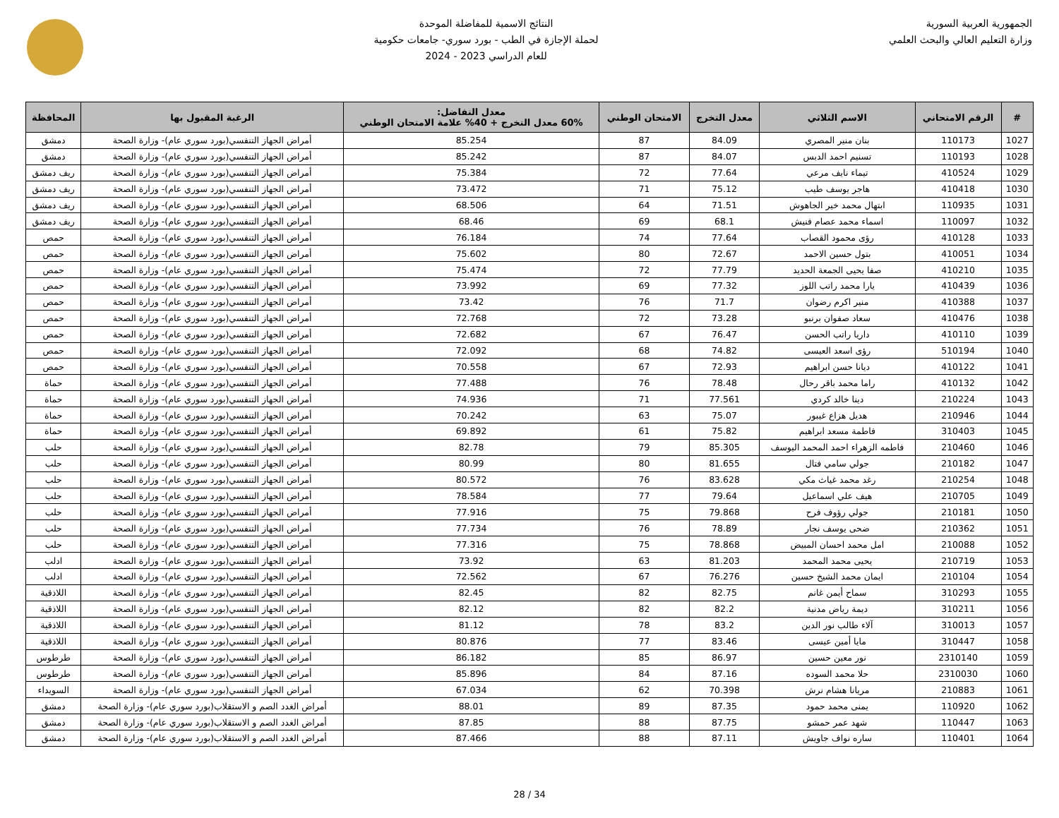الجمهورية العربية السورية
وزارة التعليم العالي والبحث العلمي
النتائج الاسمية للمفاضلة الموحدة
لحملة الإجازة في الطب - بورد سوري- جامعات حكومية
للعام الدراسي 2023 - 2024
| # | الرقم الامتحاني | الاسم الثلاثي | معدل التخرج | الامتحان الوطني | معدل التفاضل: 60% معدل التخرج + 40% علامة الامتحان الوطني | الرغبة المقبول بها | المحافظة |
| --- | --- | --- | --- | --- | --- | --- | --- |
| 1027 | 110173 | بنان منير المصري | 84.09 | 87 | 85.254 | أمراض الجهاز التنفسي(بورد سوري عام)- وزارة الصحة | دمشق |
| 1028 | 110193 | تسنيم احمد الدبس | 84.07 | 87 | 85.242 | أمراض الجهاز التنفسي(بورد سوري عام)- وزارة الصحة | دمشق |
| 1029 | 410524 | تيماء نايف مرعي | 77.64 | 72 | 75.384 | أمراض الجهاز التنفسي(بورد سوري عام)- وزارة الصحة | ريف دمشق |
| 1030 | 410418 | هاجر يوسف طيب | 75.12 | 71 | 73.472 | أمراض الجهاز التنفسي(بورد سوري عام)- وزارة الصحة | ريف دمشق |
| 1031 | 110935 | ابتهال محمد خير الجاهوش | 71.51 | 64 | 68.506 | أمراض الجهاز التنفسي(بورد سوري عام)- وزارة الصحة | ريف دمشق |
| 1032 | 110097 | اسماء محمد عصام فنيش | 68.1 | 69 | 68.46 | أمراض الجهاز التنفسي(بورد سوري عام)- وزارة الصحة | ريف دمشق |
| 1033 | 410128 | رؤى محمود القصاب | 77.64 | 74 | 76.184 | أمراض الجهاز التنفسي(بورد سوري عام)- وزارة الصحة | حمص |
| 1034 | 410051 | بتول حسين الاحمد | 72.67 | 80 | 75.602 | أمراض الجهاز التنفسي(بورد سوري عام)- وزارة الصحة | حمص |
| 1035 | 410210 | صفا يحيى الجمعة الحديد | 77.79 | 72 | 75.474 | أمراض الجهاز التنفسي(بورد سوري عام)- وزارة الصحة | حمص |
| 1036 | 410439 | يارا محمد راتب اللوز | 77.32 | 69 | 73.992 | أمراض الجهاز التنفسي(بورد سوري عام)- وزارة الصحة | حمص |
| 1037 | 410388 | منير اكرم رضوان | 71.7 | 76 | 73.42 | أمراض الجهاز التنفسي(بورد سوري عام)- وزارة الصحة | حمص |
| 1038 | 410476 | سعاد صفوان برنبو | 73.28 | 72 | 72.768 | أمراض الجهاز التنفسي(بورد سوري عام)- وزارة الصحة | حمص |
| 1039 | 410110 | داريا راتب الحسن | 76.47 | 67 | 72.682 | أمراض الجهاز التنفسي(بورد سوري عام)- وزارة الصحة | حمص |
| 1040 | 510194 | رؤى اسعد العيسى | 74.82 | 68 | 72.092 | أمراض الجهاز التنفسي(بورد سوري عام)- وزارة الصحة | حمص |
| 1041 | 410122 | ديانا حسن ابراهيم | 72.93 | 67 | 70.558 | أمراض الجهاز التنفسي(بورد سوري عام)- وزارة الصحة | حمص |
| 1042 | 410132 | راما محمد باقر رحال | 78.48 | 76 | 77.488 | أمراض الجهاز التنفسي(بورد سوري عام)- وزارة الصحة | حماة |
| 1043 | 210224 | دينا خالد كردي | 77.561 | 71 | 74.936 | أمراض الجهاز التنفسي(بورد سوري عام)- وزارة الصحة | حماة |
| 1044 | 210946 | هديل هزاع غيبور | 75.07 | 63 | 70.242 | أمراض الجهاز التنفسي(بورد سوري عام)- وزارة الصحة | حماة |
| 1045 | 310403 | فاطمة مسعد ابراهيم | 75.82 | 61 | 69.892 | أمراض الجهاز التنفسي(بورد سوري عام)- وزارة الصحة | حماة |
| 1046 | 210460 | فاطمه الزهراء احمد المحمد اليوسف | 85.305 | 79 | 82.78 | أمراض الجهاز التنفسي(بورد سوري عام)- وزارة الصحة | حلب |
| 1047 | 210182 | جولي سامي فتال | 81.655 | 80 | 80.99 | أمراض الجهاز التنفسي(بورد سوري عام)- وزارة الصحة | حلب |
| 1048 | 210254 | رغد محمد غياث مكي | 83.628 | 76 | 80.572 | أمراض الجهاز التنفسي(بورد سوري عام)- وزارة الصحة | حلب |
| 1049 | 210705 | هيف علي اسماعيل | 79.64 | 77 | 78.584 | أمراض الجهاز التنفسي(بورد سوري عام)- وزارة الصحة | حلب |
| 1050 | 210181 | جولي رؤوف فرح | 79.868 | 75 | 77.916 | أمراض الجهاز التنفسي(بورد سوري عام)- وزارة الصحة | حلب |
| 1051 | 210362 | ضحى يوسف نجار | 78.89 | 76 | 77.734 | أمراض الجهاز التنفسي(بورد سوري عام)- وزارة الصحة | حلب |
| 1052 | 210088 | امل محمد احسان المبيض | 78.868 | 75 | 77.316 | أمراض الجهاز التنفسي(بورد سوري عام)- وزارة الصحة | حلب |
| 1053 | 210719 | يحيى محمد المحمد | 81.203 | 63 | 73.92 | أمراض الجهاز التنفسي(بورد سوري عام)- وزارة الصحة | ادلب |
| 1054 | 210104 | ايمان محمد الشيخ حسين | 76.276 | 67 | 72.562 | أمراض الجهاز التنفسي(بورد سوري عام)- وزارة الصحة | ادلب |
| 1055 | 310293 | سماح أيمن غانم | 82.75 | 82 | 82.45 | أمراض الجهاز التنفسي(بورد سوري عام)- وزارة الصحة | اللاذقية |
| 1056 | 310211 | ديمة رياض مدنية | 82.2 | 82 | 82.12 | أمراض الجهاز التنفسي(بورد سوري عام)- وزارة الصحة | اللاذقية |
| 1057 | 310013 | آلاء طالب نور الدين | 83.2 | 78 | 81.12 | أمراض الجهاز التنفسي(بورد سوري عام)- وزارة الصحة | اللاذقية |
| 1058 | 310447 | مايا أمين عيسى | 83.46 | 77 | 80.876 | أمراض الجهاز التنفسي(بورد سوري عام)- وزارة الصحة | اللاذقية |
| 1059 | 2310140 | نور معين حسين | 86.97 | 85 | 86.182 | أمراض الجهاز التنفسي(بورد سوري عام)- وزارة الصحة | طرطوس |
| 1060 | 2310030 | حلا محمد السوده | 87.16 | 84 | 85.896 | أمراض الجهاز التنفسي(بورد سوري عام)- وزارة الصحة | طرطوس |
| 1061 | 210883 | مريانا هشام نرش | 70.398 | 62 | 67.034 | أمراض الجهاز التنفسي(بورد سوري عام)- وزارة الصحة | السويداء |
| 1062 | 110920 | يمنى محمد حمود | 87.35 | 89 | 88.01 | أمراض الغدد الصم و الاستقلاب(بورد سوري عام)- وزارة الصحة | دمشق |
| 1063 | 110447 | شهد عمر حمشو | 87.75 | 88 | 87.85 | أمراض الغدد الصم و الاستقلاب(بورد سوري عام)- وزارة الصحة | دمشق |
| 1064 | 110401 | ساره نواف جاويش | 87.11 | 88 | 87.466 | أمراض الغدد الصم و الاستقلاب(بورد سوري عام)- وزارة الصحة | دمشق |
28 / 34